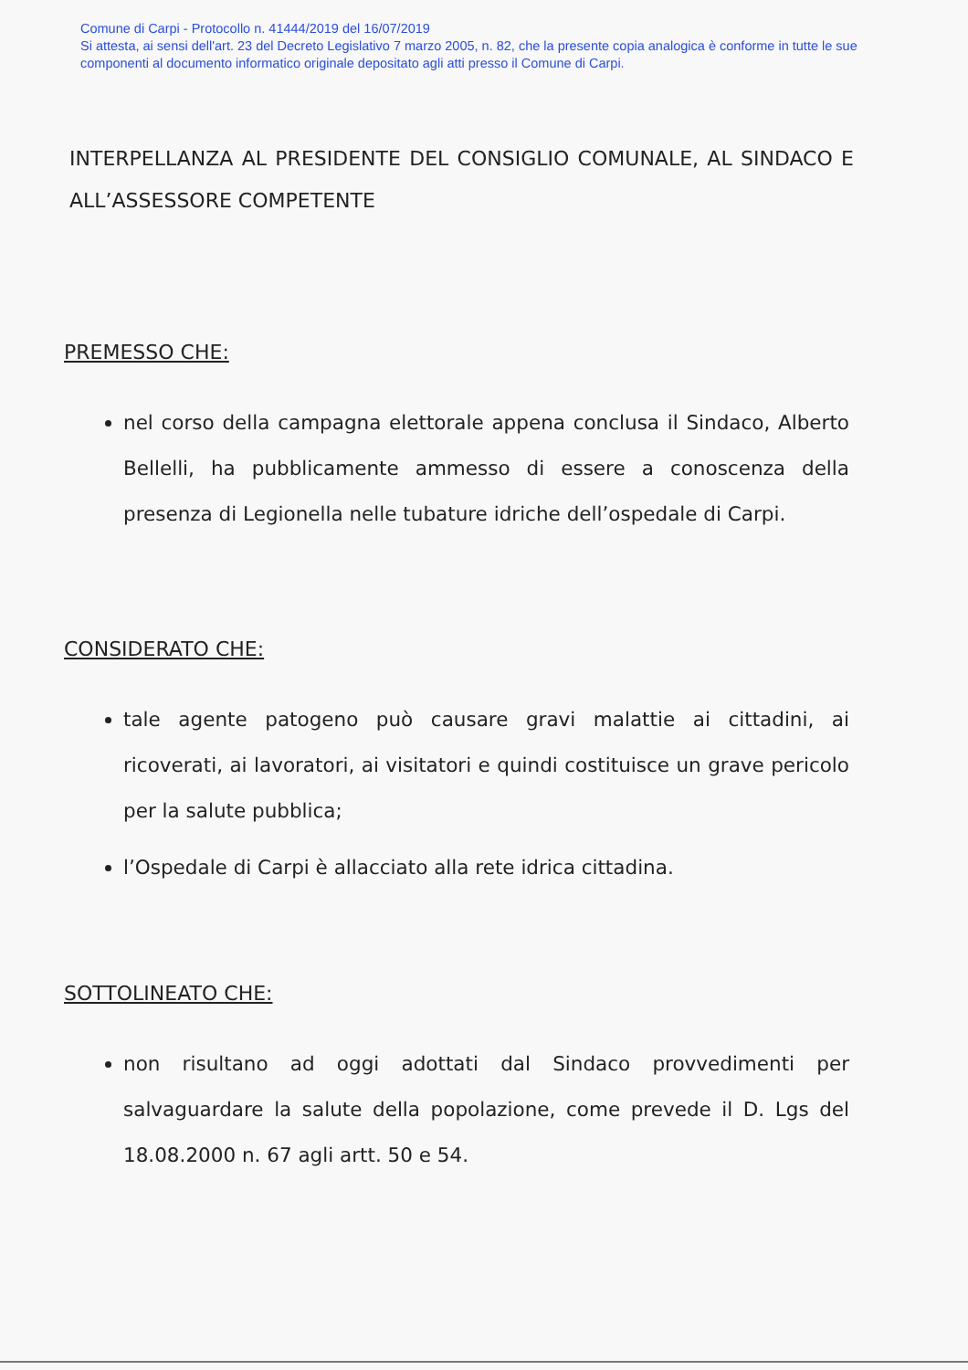Comune di Carpi - Protocollo n. 41444/2019 del 16/07/2019
Si attesta, ai sensi dell'art. 23 del Decreto Legislativo 7 marzo 2005, n. 82, che la presente copia analogica è conforme in tutte le sue componenti al documento informatico originale depositato agli atti presso il Comune di Carpi.
INTERPELLANZA AL PRESIDENTE DEL CONSIGLIO COMUNALE, AL SINDACO E ALL’ASSESSORE COMPETENTE
PREMESSO CHE:
nel corso della campagna elettorale appena conclusa il Sindaco, Alberto Bellelli, ha pubblicamente ammesso di essere a conoscenza della presenza di Legionella nelle tubature idriche dell’ospedale di Carpi.
CONSIDERATO CHE:
tale agente patogeno può causare gravi malattie ai cittadini, ai ricoverati, ai lavoratori, ai visitatori e quindi costituisce un grave pericolo per la salute pubblica;
l’Ospedale di Carpi è allacciato alla rete idrica cittadina.
SOTTOLINEATO CHE:
non risultano ad oggi adottati dal Sindaco provvedimenti per salvaguardare la salute della popolazione, come prevede il D. Lgs del 18.08.2000 n. 67 agli artt. 50 e 54.